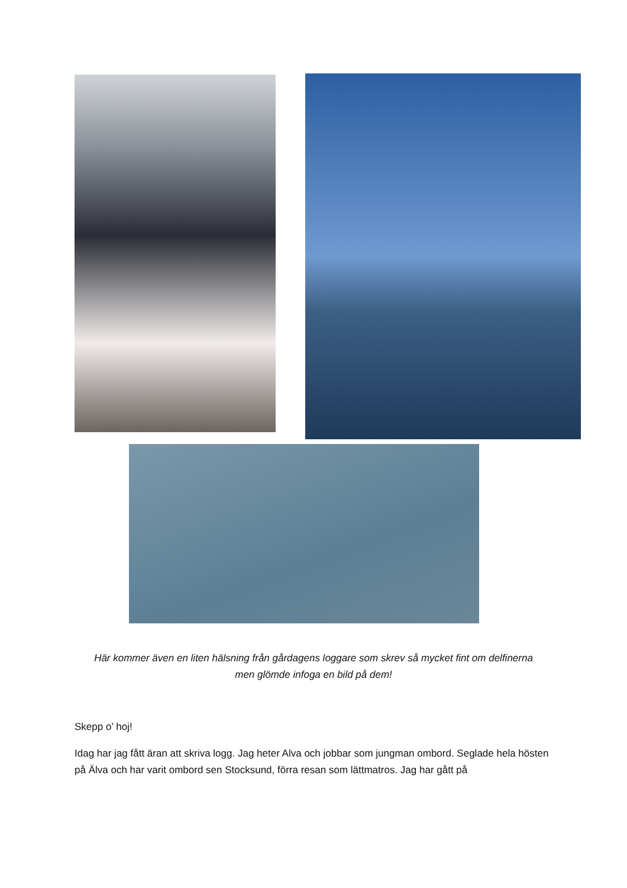Här kommer även en liten hälsning från gårdagens loggare som skrev så mycket fint om delfinerna
men glömde infoga en bild på dem!
Skepp o’ hoj!
Idag har jag fått äran att skriva logg. Jag heter Alva och jobbar som jungman ombord. Seglade hela hösten på Älva och har varit ombord sen Stocksund, förra resan som lättmatros. Jag har gått på